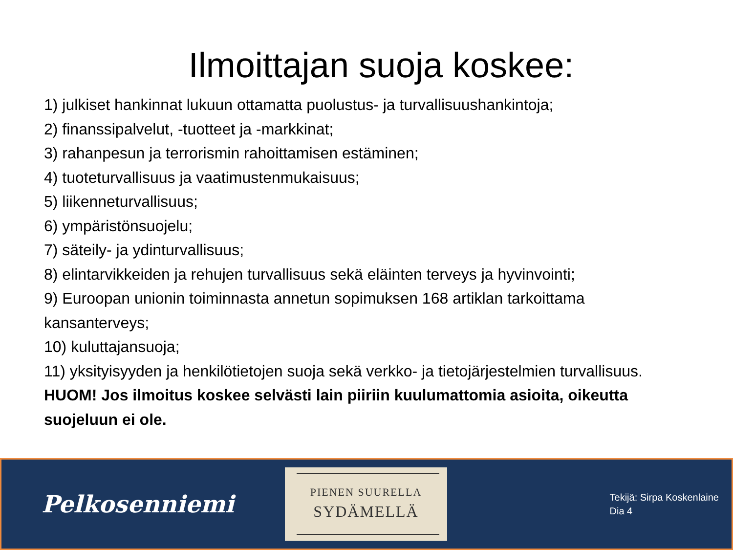Ilmoittajan suoja koskee:
1) julkiset hankinnat lukuun ottamatta puolustus- ja turvallisuushankintoja;
2) finanssipalvelut, -tuotteet ja -markkinat;
3) rahanpesun ja terrorismin rahoittamisen estäminen;
4) tuoteturvallisuus ja vaatimustenmukaisuus;
5) liikenneturvallisuus;
6) ympäristönsuojelu;
7) säteily- ja ydinturvallisuus;
8) elintarvikkeiden ja rehujen turvallisuus sekä eläinten terveys ja hyvinvointi;
9) Euroopan unionin toiminnasta annetun sopimuksen 168 artiklan tarkoittama kansanterveys;
10) kuluttajansuoja;
11) yksityisyyden ja henkilötietojen suoja sekä verkko- ja tietojärjestelmien turvallisuus.
HUOM! Jos ilmoitus koskee selvästi lain piiriin kuulumattomia asioita, oikeutta suojeluun ei ole.
Pelkosenniemi
PIENEN SUURELLA
SYDÄMELLÄ
Tekijä: Sirpa Koskenlaine
Dia 4